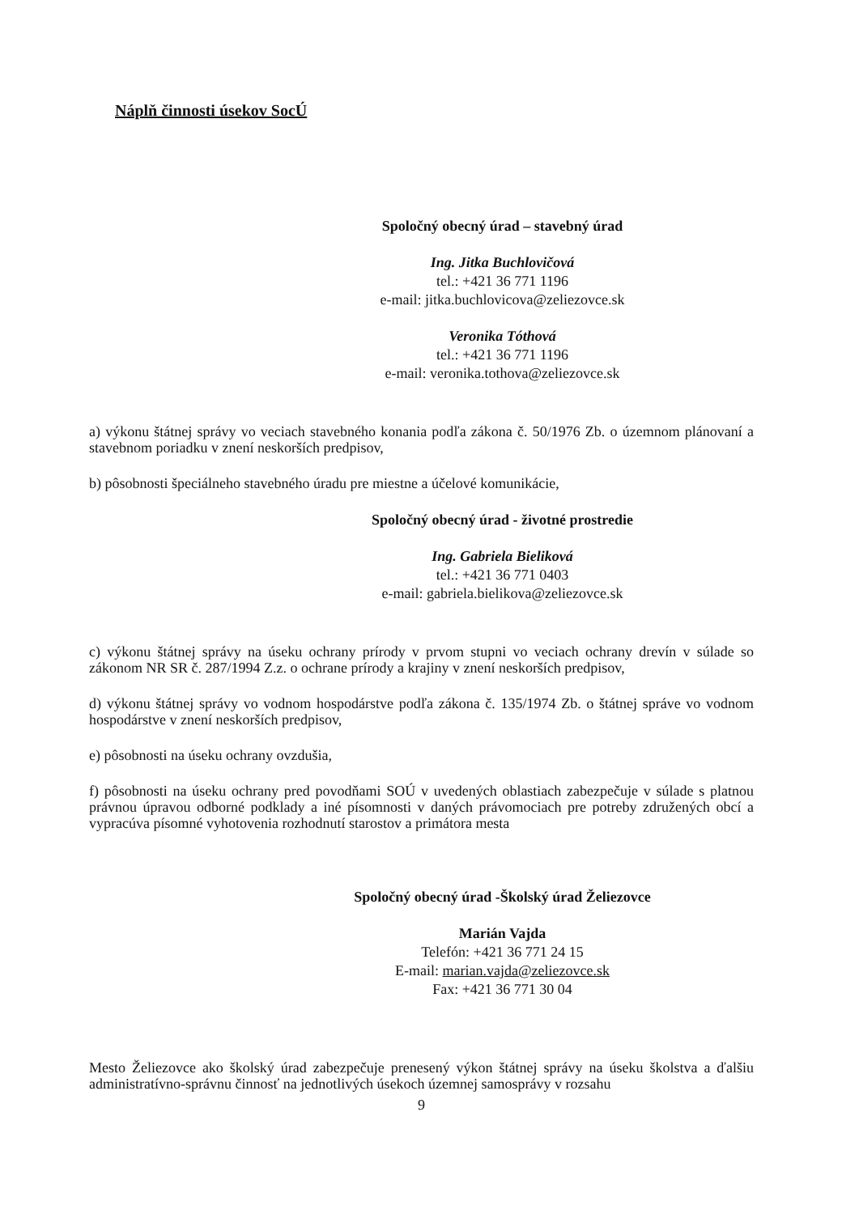Náplň činnosti úsekov SocÚ
Spoločný obecný úrad – stavebný úrad
Ing. Jitka Buchlovičová
tel.: +421 36 771 1196
e-mail: jitka.buchlovicova@zeliezovce.sk
Veronika Tóthová
tel.: +421 36 771 1196
e-mail: veronika.tothova@zeliezovce.sk
a) výkonu štátnej správy vo veciach stavebného konania podľa zákona č. 50/1976 Zb. o územnom plánovaní a stavebnom poriadku v znení neskorších predpisov,
b) pôsobnosti špeciálneho stavebného úradu pre miestne a účelové komunikácie,
Spoločný obecný úrad - životné prostredie
Ing. Gabriela Bieliková
tel.: +421 36 771 0403
e-mail: gabriela.bielikova@zeliezovce.sk
c) výkonu štátnej správy na úseku ochrany prírody v prvom stupni vo veciach ochrany drevín v súlade so zákonom NR SR č. 287/1994 Z.z. o ochrane prírody a krajiny v znení neskorších predpisov,
d) výkonu štátnej správy vo vodnom hospodárstve podľa zákona č. 135/1974 Zb. o štátnej správe vo vodnom hospodárstve v znení neskorších predpisov,
e) pôsobnosti na úseku ochrany ovzdušia,
f) pôsobnosti na úseku ochrany pred povodňami SOÚ v uvedených oblastiach zabezpečuje v súlade s platnou právnou úpravou odborné podklady a iné písomnosti v daných právomociach pre potreby združených obcí a vypracúva písomné vyhotovenia rozhodnutí starostov a primátora mesta
Spoločný obecný úrad -Školský úrad Želiezovce
Marián Vajda
Telefón: +421 36 771 24 15
E-mail: marian.vajda@zeliezovce.sk
Fax: +421 36 771 30 04
Mesto Želiezovce ako školský úrad zabezpečuje prenesený výkon štátnej správy na úseku školstva a ďalšiu administratívno-správnu činnosť na jednotlivých úsekoch územnej samosprávy v rozsahu
9